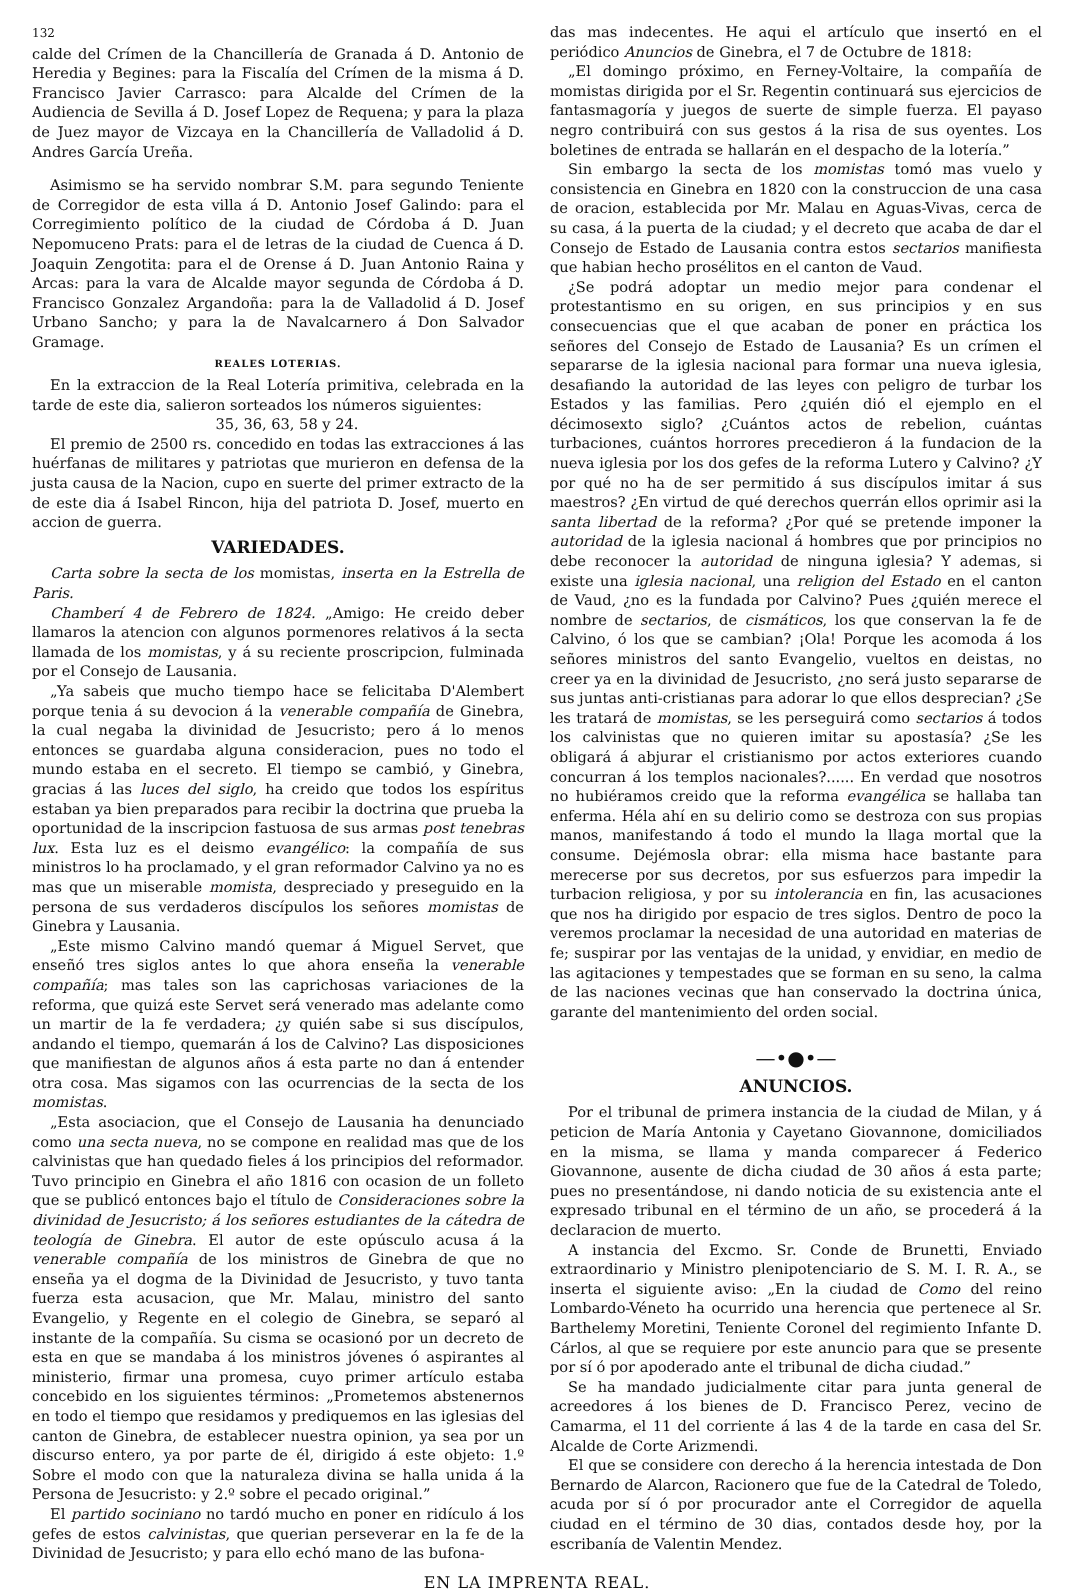132
calde del Crímen de la Chancillería de Granada á D. Antonio de Heredia y Begines: para la Fiscalía del Crímen de la misma á D. Francisco Javier Carrasco: para Alcalde del Crímen de la Audiencia de Sevilla á D. Josef Lopez de Requena; y para la plaza de Juez mayor de Vizcaya en la Chancillería de Valladolid á D. Andres García Ureña.
Asimismo se ha servido nombrar S.M. para segundo Teniente de Corregidor de esta villa á D. Antonio Josef Galindo: para el Corregimiento político de la ciudad de Córdoba á D. Juan Nepomuceno Prats: para el de letras de la ciudad de Cuenca á D. Joaquin Zengotita: para el de Orense á D. Juan Antonio Raina y Arcas: para la vara de Alcalde mayor segunda de Córdoba á D. Francisco Gonzalez Argandoña: para la de Valladolid á D. Josef Urbano Sancho; y para la de Navalcarnero á Don Salvador Gramage.
REALES LOTERIAS.
En la extraccion de la Real Lotería primitiva, celebrada en la tarde de este dia, salieron sorteados los números siguientes:
35, 36, 63, 58 y 24.
El premio de 2500 rs. concedido en todas las extracciones á las huérfanas de militares y patriotas que murieron en defensa de la justa causa de la Nacion, cupo en suerte del primer extracto de la de este dia á Isabel Rincon, hija del patriota D. Josef, muerto en accion de guerra.
VARIEDADES.
Carta sobre la secta de los momistas, inserta en la Estrella de Paris.
Chamberí 4 de Febrero de 1824. „Amigo: He creido deber llamaros la atencion con algunos pormenores relativos á la secta llamada de los momistas, y á su reciente proscripcion, fulminada por el Consejo de Lausania.
„Ya sabeis que mucho tiempo hace se felicitaba D'Alembert porque tenia á su devocion á la venerable compañía de Ginebra, la cual negaba la divinidad de Jesucristo; pero á lo menos entonces se guardaba alguna consideracion, pues no todo el mundo estaba en el secreto. El tiempo se cambió, y Ginebra, gracias á las luces del siglo, ha creido que todos los espíritus estaban ya bien preparados para recibir la doctrina que prueba la oportunidad de la inscripcion fastuosa de sus armas post tenebras lux. Esta luz es el deismo evangélico: la compañía de sus ministros lo ha proclamado, y el gran reformador Calvino ya no es mas que un miserable momista, despreciado y preseguido en la persona de sus verdaderos discípulos los señores momistas de Ginebra y Lausania.
„Este mismo Calvino mandó quemar á Miguel Servet, que enseñó tres siglos antes lo que ahora enseña la venerable compañía; mas tales son las caprichosas variaciones de la reforma, que quizá este Servet será venerado mas adelante como un martir de la fe verdadera; ¿y quién sabe si sus discípulos, andando el tiempo, quemarán á los de Calvino? Las disposiciones que manifiestan de algunos años á esta parte no dan á entender otra cosa. Mas sigamos con las ocurrencias de la secta de los momistas.
„Esta asociacion, que el Consejo de Lausania ha denunciado como una secta nueva, no se compone en realidad mas que de los calvinistas que han quedado fieles á los principios del reformador. Tuvo principio en Ginebra el año 1816 con ocasion de un folleto que se publicó entonces bajo el título de Consideraciones sobre la divinidad de Jesucristo; á los señores estudiantes de la cátedra de teología de Ginebra. El autor de este opúsculo acusa á la venerable compañía de los ministros de Ginebra de que no enseña ya el dogma de la Divinidad de Jesucristo, y tuvo tanta fuerza esta acusacion, que Mr. Malau, ministro del santo Evangelio, y Regente en el colegio de Ginebra, se separó al instante de la compañía. Su cisma se ocasionó por un decreto de esta en que se mandaba á los ministros jóvenes ó aspirantes al ministerio, firmar una promesa, cuyo primer artículo estaba concebido en los siguientes términos: „Prometemos abstenernos en todo el tiempo que residamos y prediquemos en las iglesias del canton de Ginebra, de establecer nuestra opinion, ya sea por un discurso entero, ya por parte de él, dirigido á este objeto: 1.º Sobre el modo con que la naturaleza divina se halla unida á la Persona de Jesucristo: y 2.º sobre el pecado original.”
El partido sociniano no tardó mucho en poner en ridículo á los gefes de estos calvinistas, que querian perseverar en la fe de la Divinidad de Jesucristo; y para ello echó mano de las bufona-
das mas indecentes. He aqui el artículo que insertó en el periódico Anuncios de Ginebra, el 7 de Octubre de 1818:
„El domingo próximo, en Ferney-Voltaire, la compañía de momistas dirigida por el Sr. Regentin continuará sus ejercicios de fantasmagoría y juegos de suerte de simple fuerza. El payaso negro contribuirá con sus gestos á la risa de sus oyentes. Los boletines de entrada se hallarán en el despacho de la lotería.”
Sin embargo la secta de los momistas tomó mas vuelo y consistencia en Ginebra en 1820 con la construccion de una casa de oracion, establecida por Mr. Malau en Aguas-Vivas, cerca de su casa, á la puerta de la ciudad; y el decreto que acaba de dar el Consejo de Estado de Lausania contra estos sectarios manifiesta que habian hecho prosélitos en el canton de Vaud.
¿Se podrá adoptar un medio mejor para condenar el protestantismo en su origen, en sus principios y en sus consecuencias que el que acaban de poner en práctica los señores del Consejo de Estado de Lausania? Es un crímen el separarse de la iglesia nacional para formar una nueva iglesia, desafiando la autoridad de las leyes con peligro de turbar los Estados y las familias. Pero ¿quién dió el ejemplo en el décimosexto siglo? ¿Cuántos actos de rebelion, cuántas turbaciones, cuántos horrores precedieron á la fundacion de la nueva iglesia por los dos gefes de la reforma Lutero y Calvino? ¿Y por qué no ha de ser permitido á sus discípulos imitar á sus maestros? ¿En virtud de qué derechos querrán ellos oprimir asi la santa libertad de la reforma? ¿Por qué se pretende imponer la autoridad de la iglesia nacional á hombres que por principios no debe reconocer la autoridad de ninguna iglesia? Y ademas, si existe una iglesia nacional, una religion del Estado en el canton de Vaud, ¿no es la fundada por Calvino? Pues ¿quién merece el nombre de sectarios, de cismáticos, los que conservan la fe de Calvino, ó los que se cambian? ¡Ola! Porque les acomoda á los señores ministros del santo Evangelio, vueltos en deistas, no creer ya en la divinidad de Jesucristo, ¿no será justo separarse de sus juntas anti-cristianas para adorar lo que ellos desprecian? ¿Se les tratará de momistas, se les perseguirá como sectarios á todos los calvinistas que no quieren imitar su apostasía? ¿Se les obligará á abjurar el cristianismo por actos exteriores cuando concurran á los templos nacionales?...... En verdad que nosotros no hubiéramos creido que la reforma evangélica se hallaba tan enferma. Héla ahí en su delirio como se destroza con sus propias manos, manifestando á todo el mundo la llaga mortal que la consume. Dejémosla obrar: ella misma hace bastante para merecerse por sus decretos, por sus esfuerzos para impedir la turbacion religiosa, y por su intolerancia en fin, las acusaciones que nos ha dirigido por espacio de tres siglos. Dentro de poco la veremos proclamar la necesidad de una autoridad en materias de fe; suspirar por las ventajas de la unidad, y envidiar, en medio de las agitaciones y tempestades que se forman en su seno, la calma de las naciones vecinas que han conservado la doctrina única, garante del mantenimiento del orden social.
—•●•—
ANUNCIOS.
Por el tribunal de primera instancia de la ciudad de Milan, y á peticion de María Antonia y Cayetano Giovannone, domiciliados en la misma, se llama y manda comparecer á Federico Giovannone, ausente de dicha ciudad de 30 años á esta parte; pues no presentándose, ni dando noticia de su existencia ante el expresado tribunal en el término de un año, se procederá á la declaracion de muerto.
A instancia del Excmo. Sr. Conde de Brunetti, Enviado extraordinario y Ministro plenipotenciario de S. M. I. R. A., se inserta el siguiente aviso: „En la ciudad de Como del reino Lombardo-Véneto ha ocurrido una herencia que pertenece al Sr. Barthelemy Moretini, Teniente Coronel del regimiento Infante D. Cárlos, al que se requiere por este anuncio para que se presente por sí ó por apoderado ante el tribunal de dicha ciudad.”
Se ha mandado judicialmente citar para junta general de acreedores á los bienes de D. Francisco Perez, vecino de Camarma, el 11 del corriente á las 4 de la tarde en casa del Sr. Alcalde de Corte Arizmendi.
El que se considere con derecho á la herencia intestada de Don Bernardo de Alarcon, Racionero que fue de la Catedral de Toledo, acuda por sí ó por procurador ante el Corregidor de aquella ciudad en el término de 30 dias, contados desde hoy, por la escribanía de Valentin Mendez.
EN LA IMPRENTA REAL.